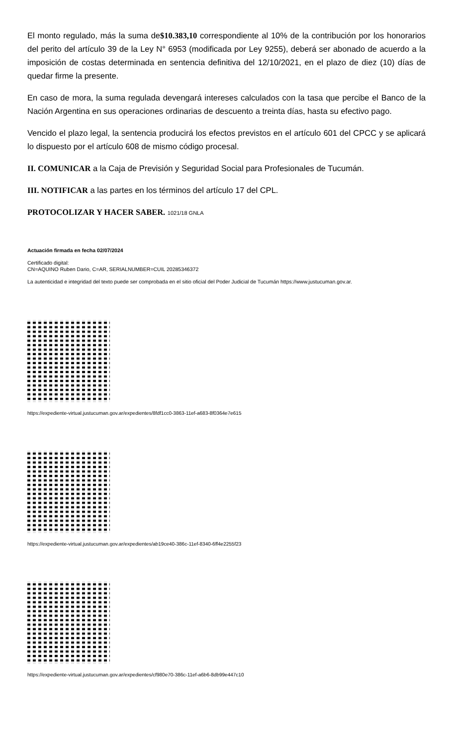El monto regulado, más la suma de$10.383,10 correspondiente al 10% de la contribución por los honorarios del perito del artículo 39 de la Ley N° 6953 (modificada por Ley 9255), deberá ser abonado de acuerdo a la imposición de costas determinada en sentencia definitiva del 12/10/2021, en el plazo de diez (10) días de quedar firme la presente.
En caso de mora, la suma regulada devengará intereses calculados con la tasa que percibe el Banco de la Nación Argentina en sus operaciones ordinarias de descuento a treinta días, hasta su efectivo pago.
Vencido el plazo legal, la sentencia producirá los efectos previstos en el artículo 601 del CPCC y se aplicará lo dispuesto por el artículo 608 de mismo código procesal.
II. COMUNICAR a la Caja de Previsión y Seguridad Social para Profesionales de Tucumán.
III. NOTIFICAR a las partes en los términos del artículo 17 del CPL.
PROTOCOLIZAR Y HACER SABER. 1021/18 GNLA
Actuación firmada en fecha 02/07/2024
Certificado digital:
CN=AQUINO Ruben Dario, C=AR, SERIALNUMBER=CUIL 20285346372
La autenticidad e integridad del texto puede ser comprobada en el sitio oficial del Poder Judicial de Tucumán https://www.justucuman.gov.ar.
https://expediente-virtual.justucuman.gov.ar/expedientes/8fdf1cc0-3863-11ef-a683-8f0364e7e615
https://expediente-virtual.justucuman.gov.ar/expedientes/ab19ce40-386c-11ef-8340-6ff4e2255f23
https://expediente-virtual.justucuman.gov.ar/expedientes/cf980e70-386c-11ef-a6b6-8db99e447c10